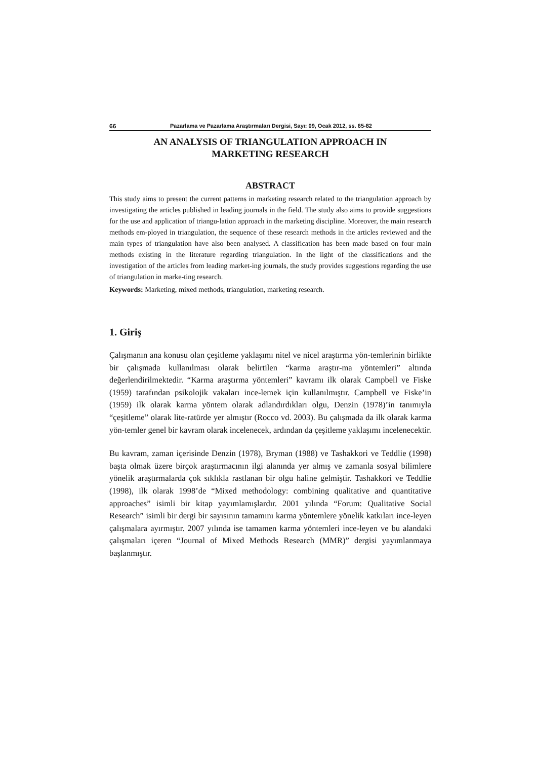66 Pazarlama ve Pazarlama Araştırmaları Dergisi, Sayı: 09, Ocak 2012, ss. 65-82
AN ANALYSIS OF TRIANGULATION APPROACH IN
MARKETING RESEARCH
ABSTRACT
This study aims to present the current patterns in marketing research related to the triangulation approach by investigating the articles published in leading journals in the field. The study also aims to provide suggestions for the use and application of triangu-lation approach in the marketing discipline. Moreover, the main research methods em-ployed in triangulation, the sequence of these research methods in the articles reviewed and the main types of triangulation have also been analysed. A classification has been made based on four main methods existing in the literature regarding triangulation. In the light of the classifications and the investigation of the articles from leading market-ing journals, the study provides suggestions regarding the use of triangulation in marke-ting research.
Keywords: Marketing, mixed methods, triangulation, marketing research.
1. Giriş
Çalışmanın ana konusu olan çeşitleme yaklaşımı nitel ve nicel araştırma yön-temlerinin birlikte bir çalışmada kullanılması olarak belirtilen “karma araştır-ma yöntemleri” altında değerlendirilmektedir. “Karma araştırma yöntemleri” kavramı ilk olarak Campbell ve Fiske (1959) tarafından psikolojik vakaları ince-lemek için kullanılmıştır. Campbell ve Fiske’in (1959) ilk olarak karma yöntem olarak adlandırdıkları olgu, Denzin (1978)’in tanımıyla “çeşitleme” olarak lite-ratürde yer almıştır (Rocco vd. 2003). Bu çalışmada da ilk olarak karma yön-temler genel bir kavram olarak incelenecek, ardından da çeşitleme yaklaşımı incelenecektir.
Bu kavram, zaman içerisinde Denzin (1978), Bryman (1988) ve Tashakkori ve Teddlie (1998) başta olmak üzere birçok araştırmacının ilgi alanında yer almış ve zamanla sosyal bilimlere yönelik araştırmalarda çok sıklıkla rastlanan bir olgu haline gelmiştir. Tashakkori ve Teddlie (1998), ilk olarak 1998’de “Mixed methodology: combining qualitative and quantitative approaches” isimli bir kitap yayımlamışlardır. 2001 yılında “Forum: Qualitative Social Research” isimli bir dergi bir sayısının tamamını karma yöntemlere yönelik katkıları ince-leyen çalışmalara ayırmıştır. 2007 yılında ise tamamen karma yöntemleri ince-leyen ve bu alandaki çalışmaları içeren “Journal of Mixed Methods Research (MMR)” dergisi yayımlanmaya başlanmıştır.